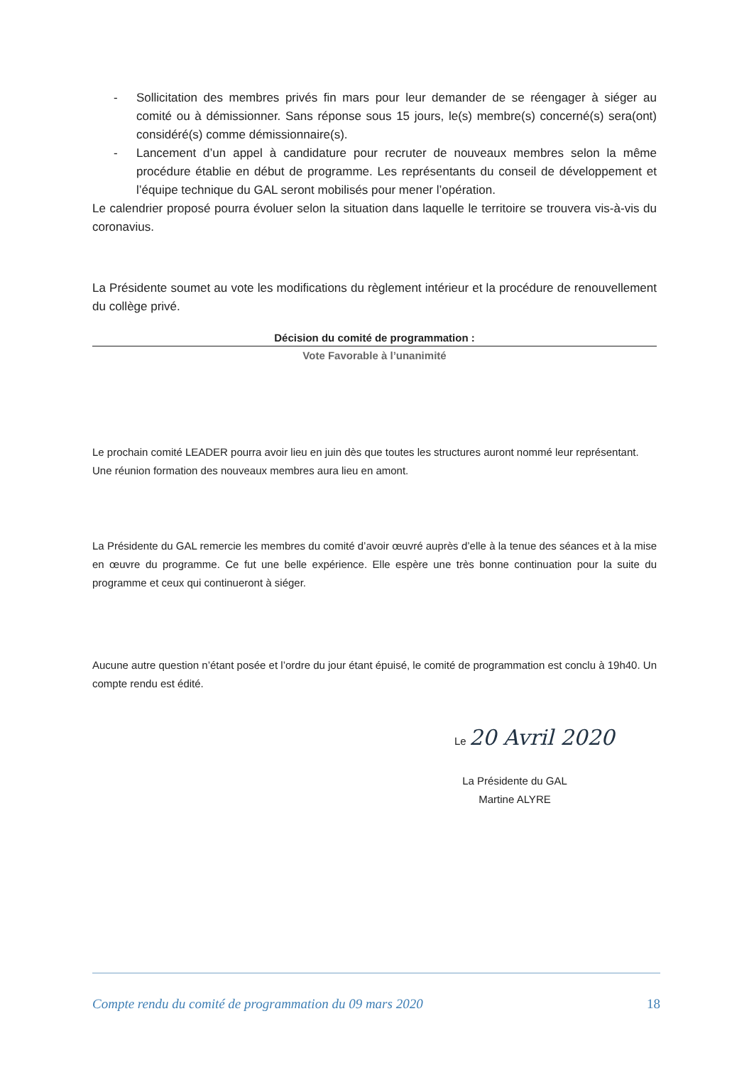- Sollicitation des membres privés fin mars pour leur demander de se réengager à siéger au comité ou à démissionner. Sans réponse sous 15 jours, le(s) membre(s) concerné(s) sera(ont) considéré(s) comme démissionnaire(s).
- Lancement d’un appel à candidature pour recruter de nouveaux membres selon la même procédure établie en début de programme. Les représentants du conseil de développement et l’équipe technique du GAL seront mobilisés pour mener l’opération.
Le calendrier proposé pourra évoluer selon la situation dans laquelle le territoire se trouvera vis-à-vis du coronavius.
La Présidente soumet au vote les modifications du règlement intérieur et la procédure de renouvellement du collège privé.
Décision du comité de programmation :
Vote Favorable à l’unanimité
Le prochain comité LEADER pourra avoir lieu en juin dès que toutes les structures auront nommé leur représentant.
Une réunion formation des nouveaux membres aura lieu en amont.
La Présidente du GAL remercie les membres du comité d’avoir œuvré auprès d’elle à la tenue des séances et à la mise en œuvre du programme. Ce fut une belle expérience. Elle espère une très bonne continuation pour la suite du programme et ceux qui continueront à siéger.
Aucune autre question n’étant posée et l’ordre du jour étant épuisé, le comité de programmation est conclu à 19h40. Un compte rendu est édité.
Le 20 Avril 2020
La Présidente du GAL
Martine ALYRE
Compte rendu du comité de programmation du 09 mars 2020 18